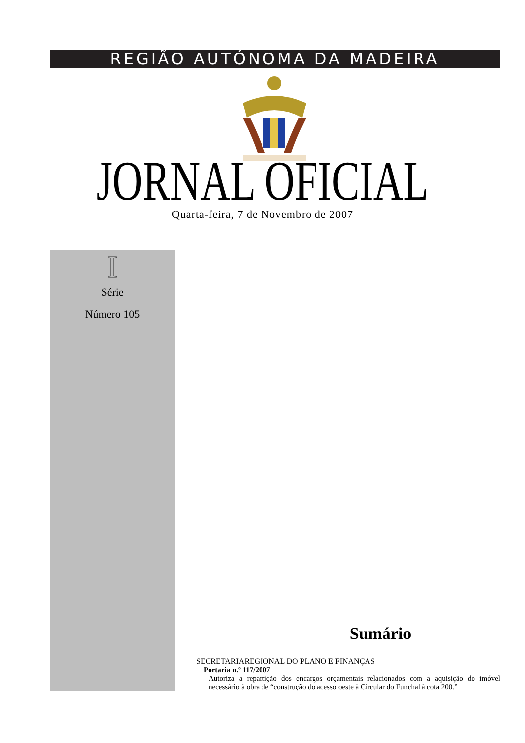REGIÃO AUTÓNOMA DA MADEIRA
JORNAL OFICIAL Quarta-feira, 7 de Novembro de 2007
I
Série
Número 105
Sumário
SECRETARIAREGIONAL DO PLANO E FINANÇAS
Portaria n.º 117/2007
Autoriza a repartição dos encargos orçamentais relacionados com a aquisição do imóvel necessário à obra de “construção do acesso oeste à Circular do Funchal à cota 200.”